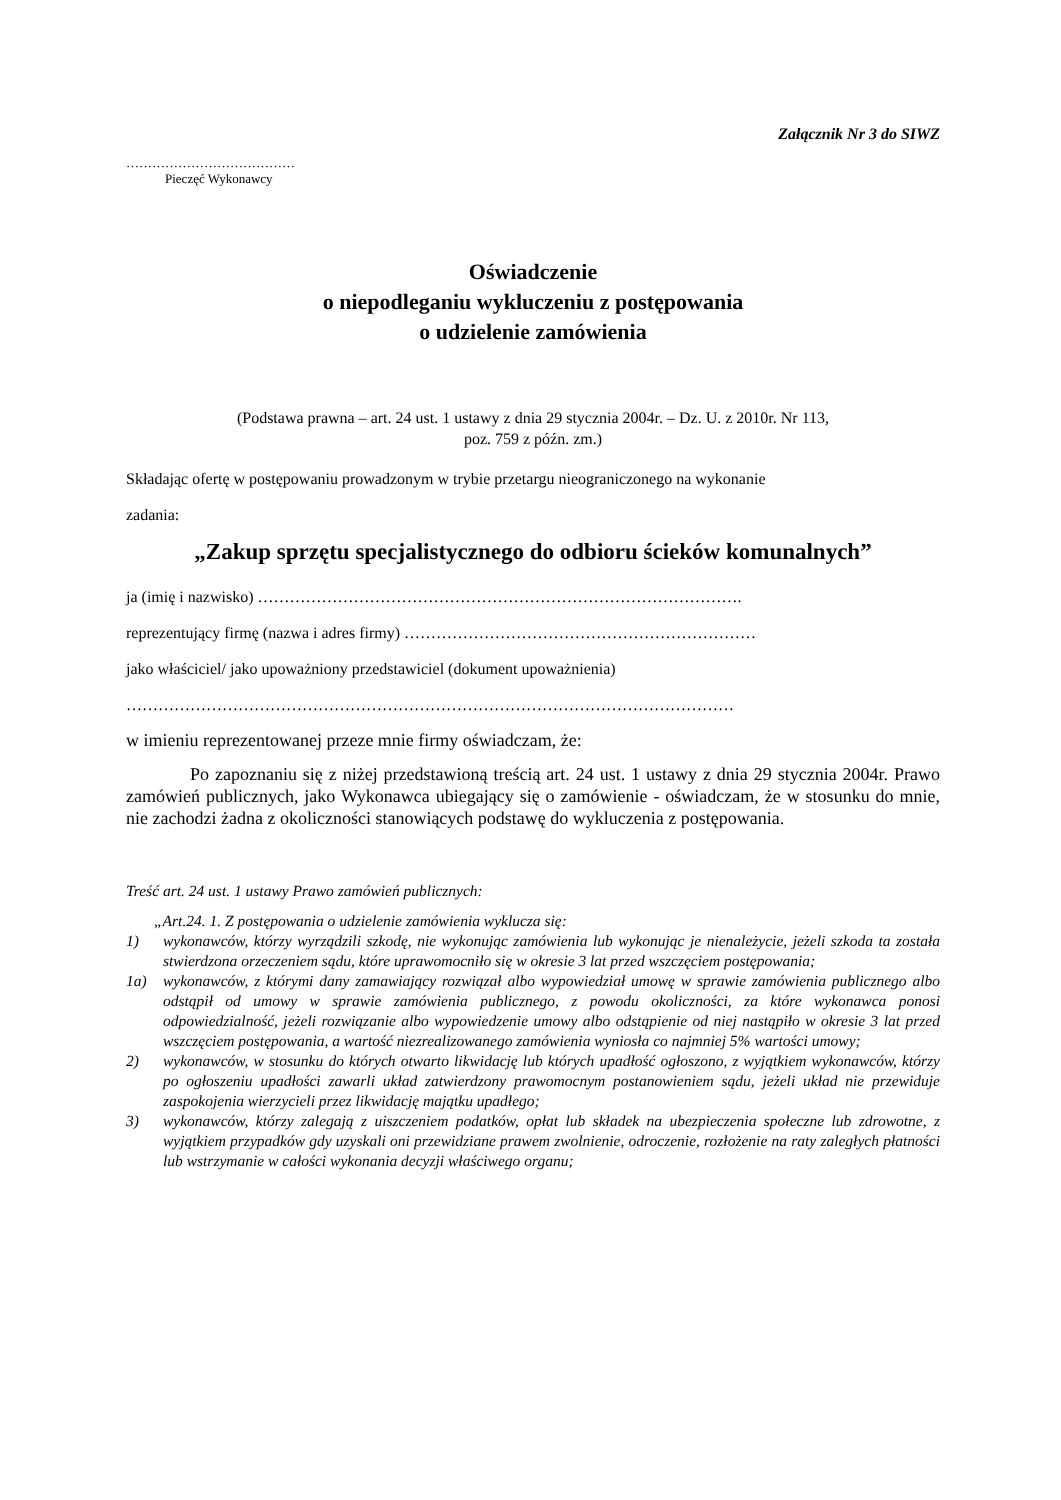Załącznik Nr 3 do SIWZ
…………………………………
Pieczęć Wykonawcy
Oświadczenie
o niepodleganiu wykluczeniu z postępowania
o udzielenie zamówienia
(Podstawa prawna – art. 24 ust. 1 ustawy z dnia 29 stycznia 2004r. – Dz. U. z 2010r. Nr 113,
poz. 759 z późn. zm.)
Składając ofertę w postępowaniu prowadzonym w trybie przetargu nieograniczonego na wykonanie
zadania:
„Zakup sprzętu specjalistycznego do odbioru ścieków komunalnych”
ja (imię i nazwisko) ……………………………………………………………………………….
reprezentujący firmę (nazwa i adres firmy) …………………………………………………………
jako właściciel/ jako upoważniony przedstawiciel (dokument upoważnienia)
……………………………………………………………………………………………………
w imieniu reprezentowanej przeze mnie firmy oświadczam, że:
Po zapoznaniu się z niżej przedstawioną treścią art. 24 ust. 1 ustawy z dnia 29 stycznia 2004r. Prawo zamówień publicznych, jako Wykonawca ubiegający się o zamówienie - oświadczam, że w stosunku do mnie, nie zachodzi żadna z okoliczności stanowiących podstawę do wykluczenia z postępowania.
Treść art. 24 ust. 1 ustawy Prawo zamówień publicznych:
„Art.24. 1. Z postępowania o udzielenie zamówienia wyklucza się:
1) wykonawców, którzy wyrządzili szkodę, nie wykonując zamówienia lub wykonując je nienależycie, jeżeli szkoda ta została stwierdzona orzeczeniem sądu, które uprawomocniło się w okresie 3 lat przed wszczęciem postępowania;
1a) wykonawców, z którymi dany zamawiający rozwiązał albo wypowiedział umowę w sprawie zamówienia publicznego albo odstąpił od umowy w sprawie zamówienia publicznego, z powodu okoliczności, za które wykonawca ponosi odpowiedzialność, jeżeli rozwiązanie albo wypowiedzenie umowy albo odstąpienie od niej nastąpiło w okresie 3 lat przed wszczęciem postępowania, a wartość niezrealizowanego zamówienia wyniosła co najmniej 5% wartości umowy;
2) wykonawców, w stosunku do których otwarto likwidację lub których upadłość ogłoszono, z wyjątkiem wykonawców, którzy po ogłoszeniu upadłości zawarli układ zatwierdzony prawomocnym postanowieniem sądu, jeżeli układ nie przewiduje zaspokojenia wierzycieli przez likwidację majątku upadłego;
3) wykonawców, którzy zalegają z uiszczeniem podatków, opłat lub składek na ubezpieczenia społeczne lub zdrowotne, z wyjątkiem przypadków gdy uzyskali oni przewidziane prawem zwolnienie, odroczenie, rozłożenie na raty zaległych płatności lub wstrzymanie w całości wykonania decyzji właściwego organu;